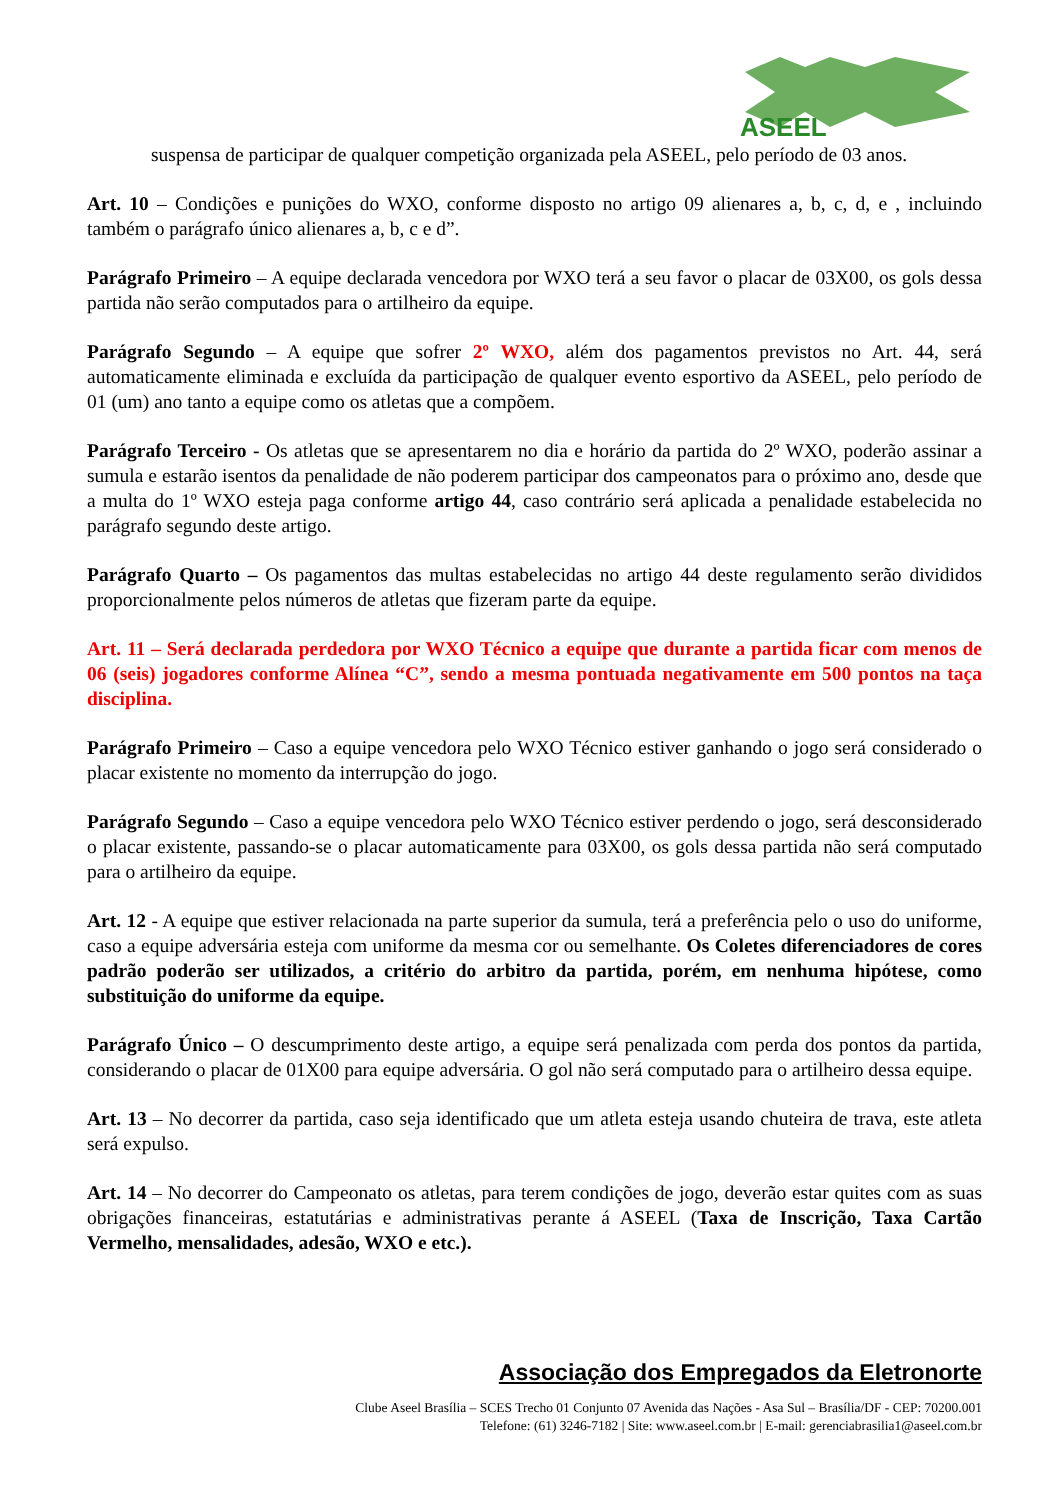ASEEL
suspensa de participar de qualquer competição organizada pela ASEEL, pelo período de 03 anos.
Art. 10 – Condições e punições do WXO, conforme disposto no artigo 09 alienares a, b, c, d, e , incluindo também o parágrafo único alienares a, b, c e d”.
Parágrafo Primeiro – A equipe declarada vencedora por WXO terá a seu favor o placar de 03X00, os gols dessa partida não serão computados para o artilheiro da equipe.
Parágrafo Segundo – A equipe que sofrer 2º WXO, além dos pagamentos previstos no Art. 44, será automaticamente eliminada e excluída da participação de qualquer evento esportivo da ASEEL, pelo período de 01 (um) ano tanto a equipe como os atletas que a compõem.
Parágrafo Terceiro - Os atletas que se apresentarem no dia e horário da partida do 2º WXO, poderão assinar a sumula e estarão isentos da penalidade de não poderem participar dos campeonatos para o próximo ano, desde que a multa do 1º WXO esteja paga conforme artigo 44, caso contrário será aplicada a penalidade estabelecida no parágrafo segundo deste artigo.
Parágrafo Quarto – Os pagamentos das multas estabelecidas no artigo 44 deste regulamento serão divididos proporcionalmente pelos números de atletas que fizeram parte da equipe.
Art. 11 – Será declarada perdedora por WXO Técnico a equipe que durante a partida ficar com menos de 06 (seis) jogadores conforme Alínea “C”, sendo a mesma pontuada negativamente em 500 pontos na taça disciplina.
Parágrafo Primeiro – Caso a equipe vencedora pelo WXO Técnico estiver ganhando o jogo será considerado o placar existente no momento da interrupção do jogo.
Parágrafo Segundo – Caso a equipe vencedora pelo WXO Técnico estiver perdendo o jogo, será desconsiderado o placar existente, passando-se o placar automaticamente para 03X00, os gols dessa partida não será computado para o artilheiro da equipe.
Art. 12 - A equipe que estiver relacionada na parte superior da sumula, terá a preferência pelo o uso do uniforme, caso a equipe adversária esteja com uniforme da mesma cor ou semelhante. Os Coletes diferenciadores de cores padrão poderão ser utilizados, a critério do arbitro da partida, porém, em nenhuma hipótese, como substituição do uniforme da equipe.
Parágrafo Único – O descumprimento deste artigo, a equipe será penalizada com perda dos pontos da partida, considerando o placar de 01X00 para equipe adversária. O gol não será computado para o artilheiro dessa equipe.
Art. 13 – No decorrer da partida, caso seja identificado que um atleta esteja usando chuteira de trava, este atleta será expulso.
Art. 14 – No decorrer do Campeonato os atletas, para terem condições de jogo, deverão estar quites com as suas obrigações financeiras, estatutárias e administrativas perante á ASEEL (Taxa de Inscrição, Taxa Cartão Vermelho, mensalidades, adesão, WXO e etc.).
Associação dos Empregados da Eletronorte
Clube Aseel Brasília – SCES Trecho 01 Conjunto 07 Avenida das Nações - Asa Sul – Brasília/DF - CEP: 70200.001
Telefone: (61) 3246-7182 | Site: www.aseel.com.br | E-mail: gerenciabrasilia1@aseel.com.br